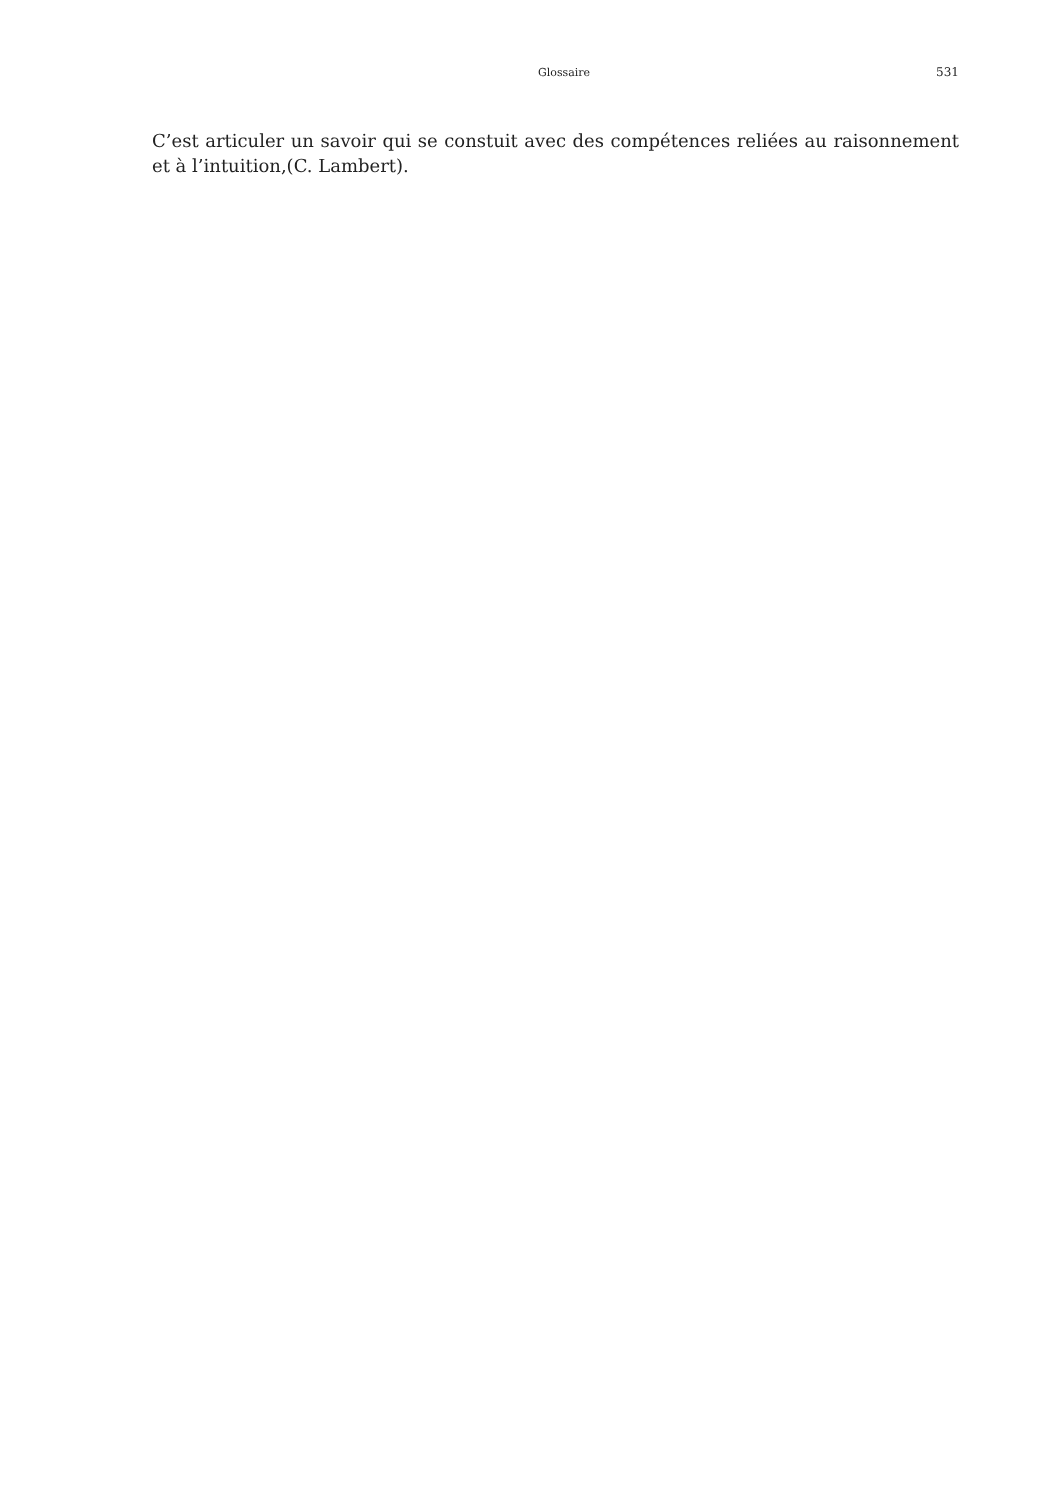Glossaire 531
C’est articuler un savoir qui se constuit avec des compétences reliées au raisonnement et à l’intuition,(C. Lambert).